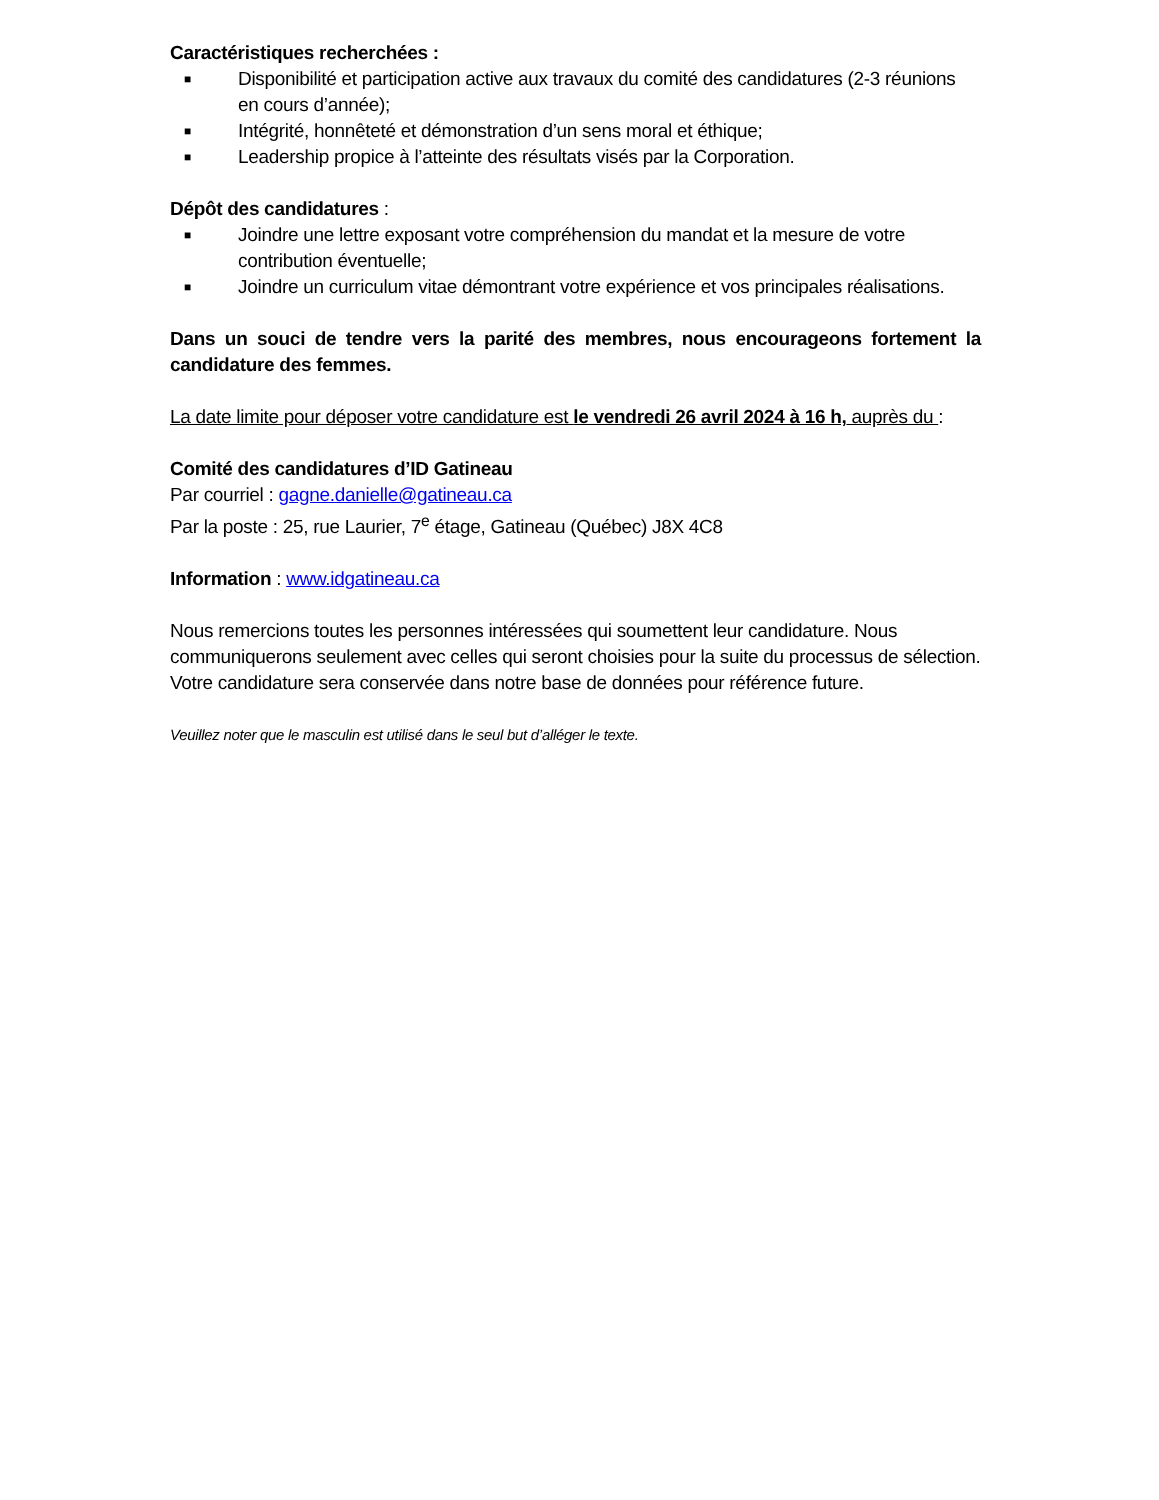Caractéristiques recherchées :
■ Disponibilité et participation active aux travaux du comité des candidatures (2-3 réunions en cours d’année);
■ Intégrité, honnêteté et démonstration d’un sens moral et éthique;
■ Leadership propice à l’atteinte des résultats visés par la Corporation.
Dépôt des candidatures :
■ Joindre une lettre exposant votre compréhension du mandat et la mesure de votre contribution éventuelle;
■ Joindre un curriculum vitae démontrant votre expérience et vos principales réalisations.
Dans un souci de tendre vers la parité des membres, nous encourageons fortement la candidature des femmes.
La date limite pour déposer votre candidature est le vendredi 26 avril 2024 à 16 h, auprès du :
Comité des candidatures d’ID Gatineau
Par courriel : gagne.danielle@gatineau.ca
Par la poste : 25, rue Laurier, 7<sup>e</sup> étage, Gatineau (Québec) J8X 4C8
Information : www.idgatineau.ca
Nous remercions toutes les personnes intéressées qui soumettent leur candidature. Nous communiquerons seulement avec celles qui seront choisies pour la suite du processus de sélection. Votre candidature sera conservée dans notre base de données pour référence future.
Veuillez noter que le masculin est utilisé dans le seul but d’alléger le texte.